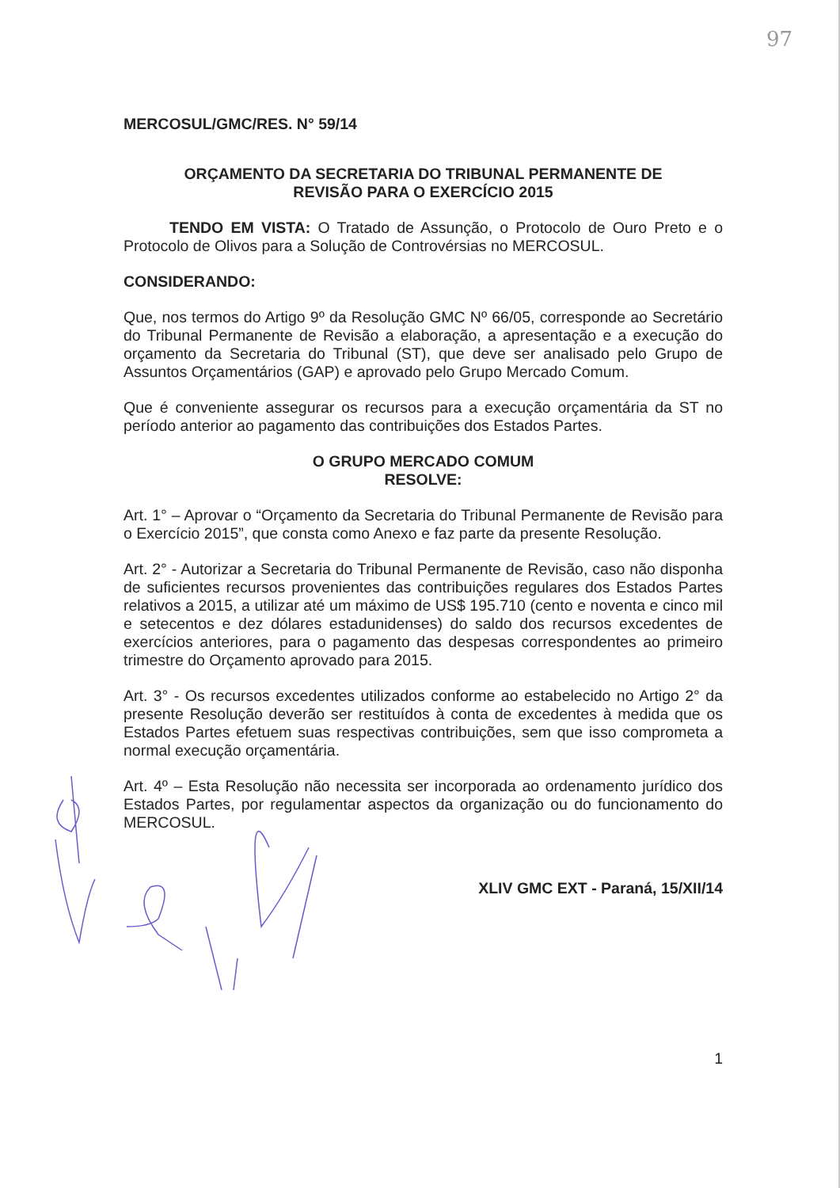97
MERCOSUL/GMC/RES. N° 59/14
ORÇAMENTO DA SECRETARIA DO TRIBUNAL PERMANENTE DE
REVISÃO PARA O EXERCÍCIO 2015
TENDO EM VISTA: O Tratado de Assunção, o Protocolo de Ouro Preto e o Protocolo de Olivos para a Solução de Controvérsias no MERCOSUL.
CONSIDERANDO:
Que, nos termos do Artigo 9º da Resolução GMC Nº 66/05, corresponde ao Secretário do Tribunal Permanente de Revisão a elaboração, a apresentação e a execução do orçamento da Secretaria do Tribunal (ST), que deve ser analisado pelo Grupo de Assuntos Orçamentários (GAP) e aprovado pelo Grupo Mercado Comum.
Que é conveniente assegurar os recursos para a execução orçamentária da ST no período anterior ao pagamento das contribuições dos Estados Partes.
O GRUPO MERCADO COMUM
RESOLVE:
Art. 1° – Aprovar o “Orçamento da Secretaria do Tribunal Permanente de Revisão para o Exercício 2015”, que consta como Anexo e faz parte da presente Resolução.
Art. 2° - Autorizar a Secretaria do Tribunal Permanente de Revisão, caso não disponha de suficientes recursos provenientes das contribuições regulares dos Estados Partes relativos a 2015, a utilizar até um máximo de US$ 195.710 (cento e noventa e cinco mil e setecentos e dez dólares estadunidenses) do saldo dos recursos excedentes de exercícios anteriores, para o pagamento das despesas correspondentes ao primeiro trimestre do Orçamento aprovado para 2015.
Art. 3° - Os recursos excedentes utilizados conforme ao estabelecido no Artigo 2° da presente Resolução deverão ser restituídos à conta de excedentes à medida que os Estados Partes efetuem suas respectivas contribuições, sem que isso comprometa a normal execução orçamentária.
Art. 4º – Esta Resolução não necessita ser incorporada ao ordenamento jurídico dos Estados Partes, por regulamentar aspectos da organização ou do funcionamento do MERCOSUL.
XLIV GMC EXT - Paraná, 15/XII/14
1